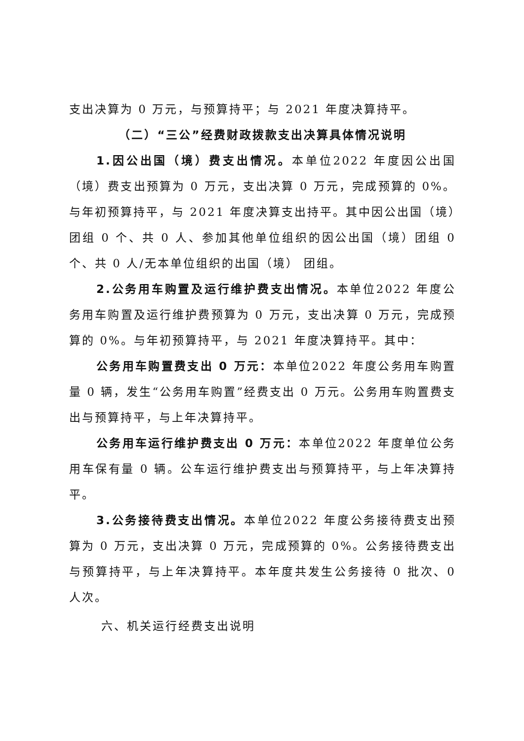支出决算为 0 万元，与预算持平；与 2021 年度决算持平。
（二）“三公”经费财政拨款支出决算具体情况说明
1.因公出国（境）费支出情况。本单位2022 年度因公出国（境）费支出预算为 0 万元，支出决算 0 万元，完成预算的 0%。与年初预算持平，与 2021 年度决算支出持平。其中因公出国（境）团组 0 个、共 0 人、参加其他单位组织的因公出国（境）团组 0 个、共 0 人/无本单位组织的出国（境） 团组。
2.公务用车购置及运行维护费支出情况。本单位2022 年度公务用车购置及运行维护费预算为 0 万元，支出决算 0 万元，完成预算的 0%。与年初预算持平，与 2021 年度决算持平。其中：
公务用车购置费支出 0 万元：本单位2022 年度公务用车购置量 0 辆，发生“公务用车购置”经费支出 0 万元。公务用车购置费支出与预算持平，与上年决算持平。
公务用车运行维护费支出 0 万元：本单位2022 年度单位公务用车保有量 0 辆。公车运行维护费支出与预算持平，与上年决算持平。
3.公务接待费支出情况。本单位2022 年度公务接待费支出预算为 0 万元，支出决算 0 万元，完成预算的 0%。公务接待费支出与预算持平，与上年决算持平。本年度共发生公务接待 0 批次、0 人次。
六、机关运行经费支出说明